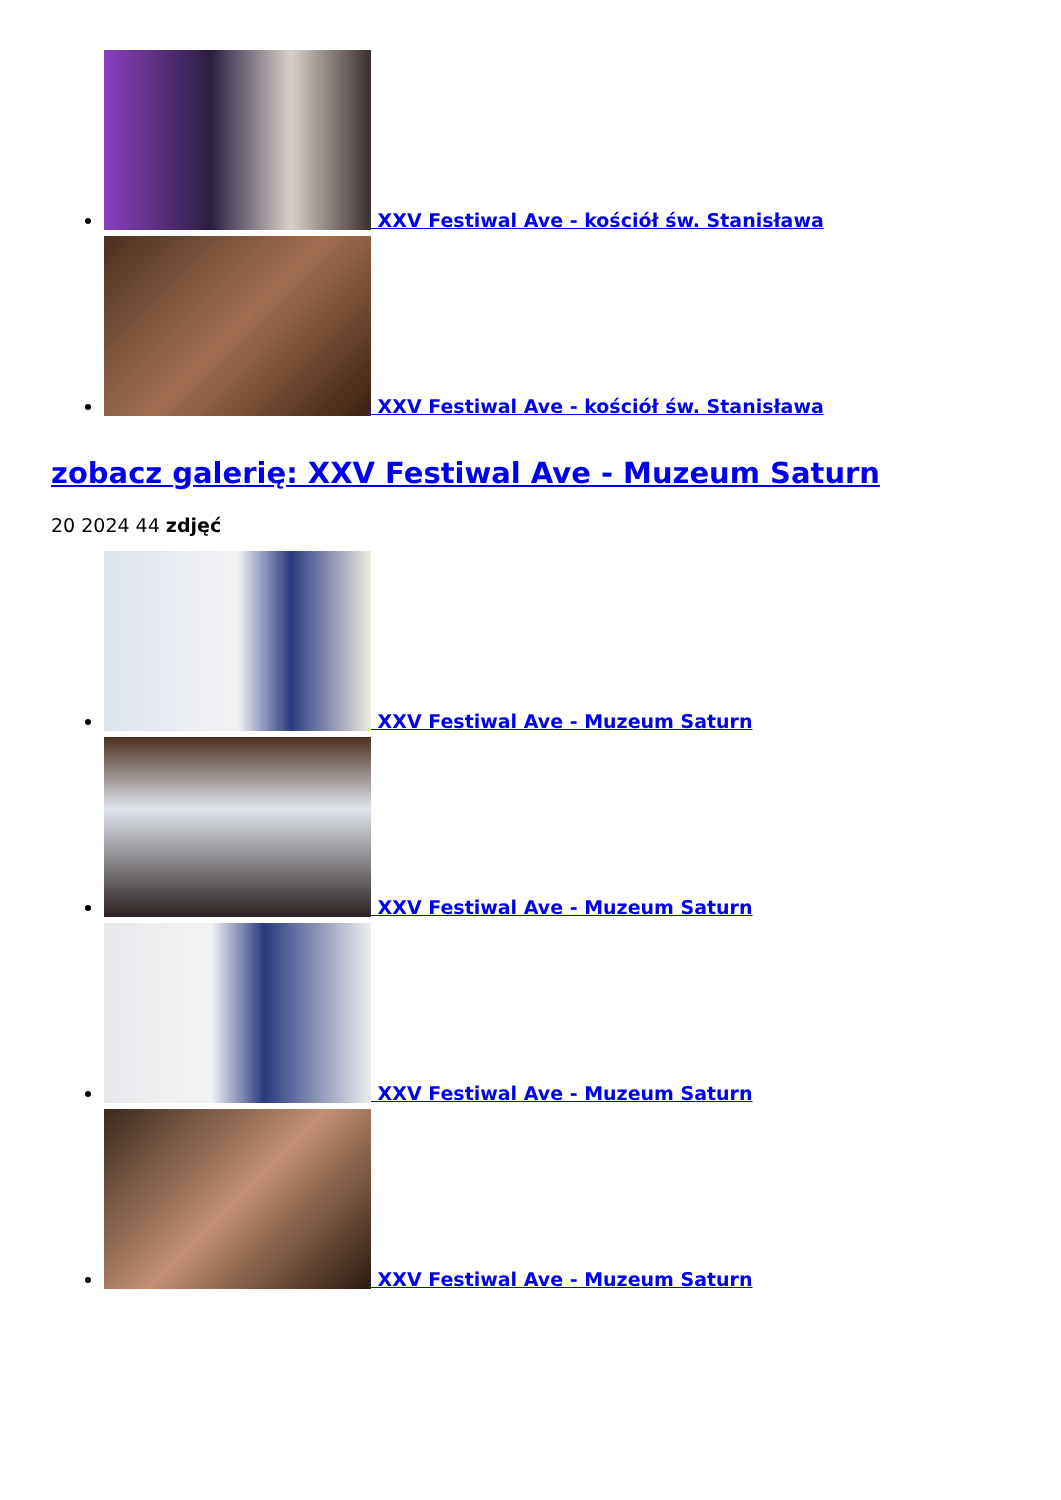XXV Festiwal Ave - kościół św. Stanisława
XXV Festiwal Ave - kościół św. Stanisława
zobacz galerię: XXV Festiwal Ave - Muzeum Saturn
20 2024 44 zdjęć
XXV Festiwal Ave - Muzeum Saturn
XXV Festiwal Ave - Muzeum Saturn
XXV Festiwal Ave - Muzeum Saturn
XXV Festiwal Ave - Muzeum Saturn